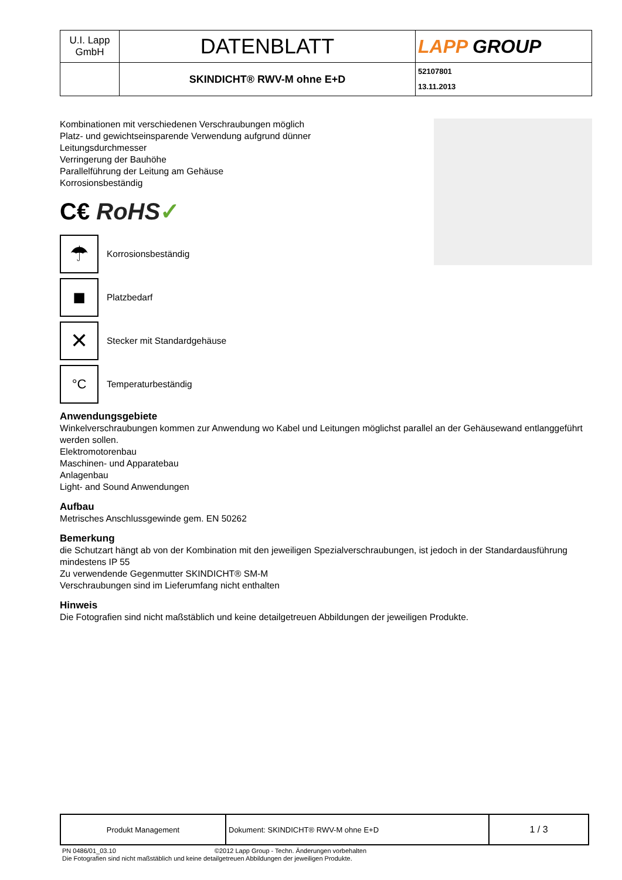| U.I. Lapp GmbH | DATENBLATT | LAPP GROUP |
| | SKINDICHT® RWV-M ohne E+D | 52107801 13.11.2013 |
Kombinationen mit verschiedenen Verschraubungen möglich
Platz- und gewichtseinsparende Verwendung aufgrund dünner
Leitungsdurchmesser
Verringerung der Bauhöhe
Parallelführung der Leitung am Gehäuse
Korrosionsbeständig
C€ RoHS✓
☂
Korrosionsbeständig
■
Platzbedarf
✕
Stecker mit Standardgehäuse
°C
Temperaturbeständig
Anwendungsgebiete
Winkelverschraubungen kommen zur Anwendung wo Kabel und Leitungen möglichst parallel an der Gehäusewand entlanggeführt werden sollen.
Elektromotorenbau
Maschinen- und Apparatebau
Anlagenbau
Light- and Sound Anwendungen
Aufbau
Metrisches Anschlussgewinde gem. EN 50262
Bemerkung
die Schutzart hängt ab von der Kombination mit den jeweiligen Spezialverschraubungen, ist jedoch in der Standardausführung mindestens IP 55
Zu verwendende Gegenmutter SKINDICHT® SM-M
Verschraubungen sind im Lieferumfang nicht enthalten
Hinweis
Die Fotografien sind nicht maßstäblich und keine detailgetreuen Abbildungen der jeweiligen Produkte.
| Produkt Management | Dokument: SKINDICHT® RWV-M ohne E+D | 1 / 3 |
PN 0486/01_03.10 ©2012 Lapp Group - Techn. Änderungen vorbehalten
Die Fotografien sind nicht maßstäblich und keine detailgetreuen Abbildungen der jeweiligen Produkte.